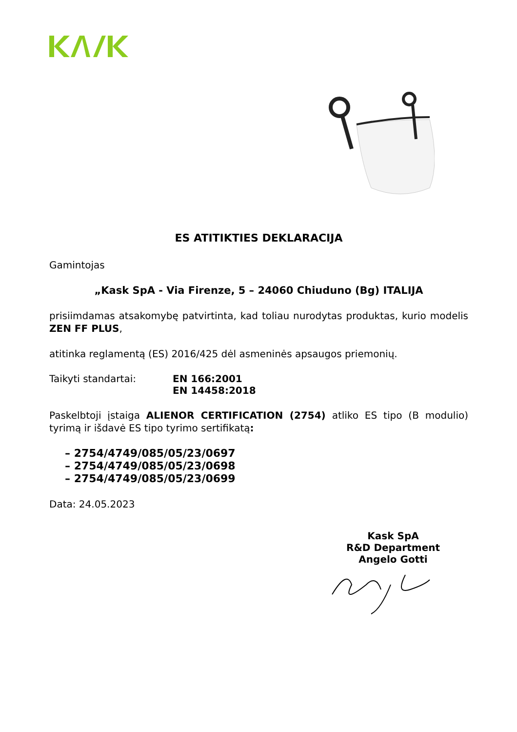ES ATITIKTIES DEKLARACIJA
Gamintojas
„Kask SpA - Via Firenze, 5 – 24060 Chiuduno (Bg) ITALIJA
prisiimdamas atsakomybę patvirtinta, kad toliau nurodytas produktas, kurio modelis ZEN FF PLUS,
atitinka reglamentą (ES) 2016/425 dėl asmeninės apsaugos priemonių.
Taikyti standartai: EN 166:2001
EN 14458:2018
Paskelbtoji įstaiga ALIENOR CERTIFICATION (2754) atliko ES tipo (B modulio) tyrimą ir išdavė ES tipo tyrimo sertifikatą:
– 2754/4749/085/05/23/0697
– 2754/4749/085/05/23/0698
– 2754/4749/085/05/23/0699
Data: 24.05.2023
Kask SpA
R&D Department
Angelo Gotti